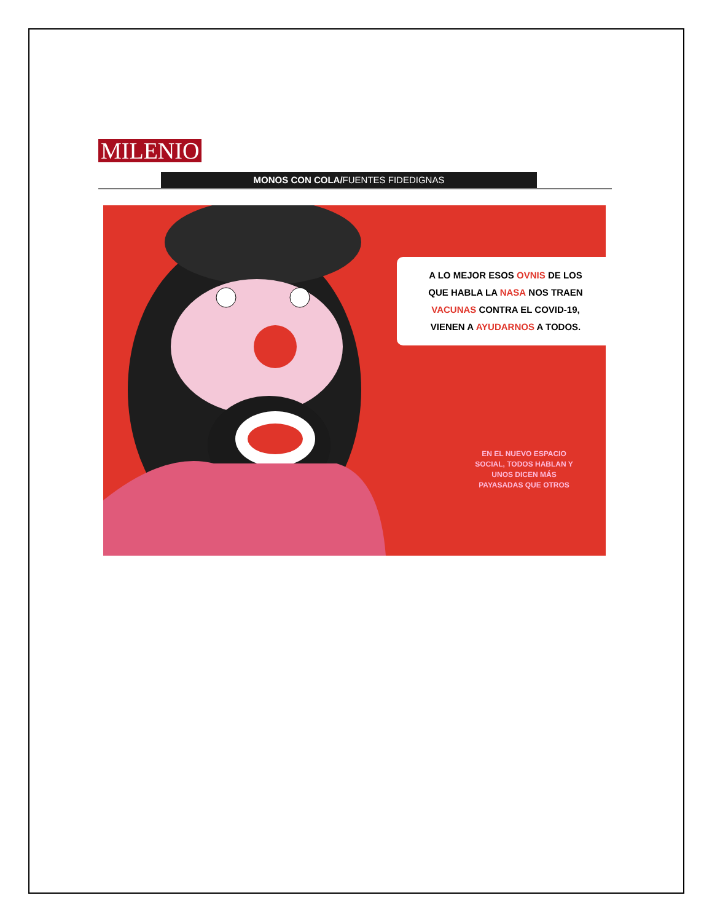MILENIO
MONOS CON COLA/FUENTES FIDEDIGNAS
A LO MEJOR ESOS OVNIS DE LOS
QUE HABLA LA NASA NOS TRAEN
VACUNAS CONTRA EL COVID-19,
VIENEN A AYUDARNOS A TODOS.
EN EL NUEVO ESPACIO SOCIAL, TODOS HABLAN Y UNOS DICEN MÁS PAYASADAS QUE OTROS